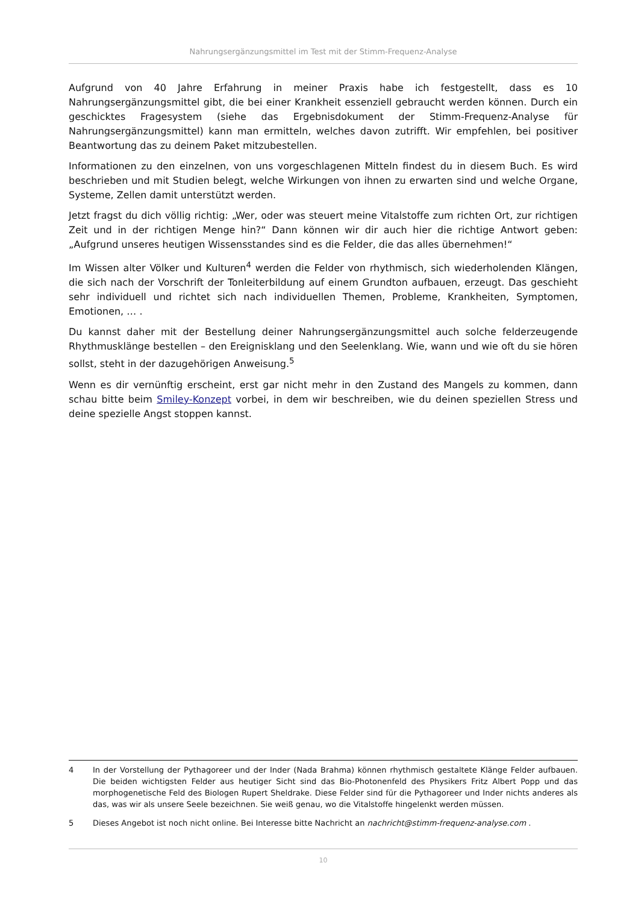Nahrungsergänzungsmittel im Test mit der Stimm-Frequenz-Analyse
Aufgrund von 40 Jahre Erfahrung in meiner Praxis habe ich festgestellt, dass es 10 Nahrungsergänzungsmittel gibt, die bei einer Krankheit essenziell gebraucht werden können. Durch ein geschicktes Fragesystem (siehe das Ergebnisdokument der Stimm-Frequenz-Analyse für Nahrungsergänzungsmittel) kann man ermitteln, welches davon zutrifft. Wir empfehlen, bei positiver Beantwortung das zu deinem Paket mitzubestellen.
Informationen zu den einzelnen, von uns vorgeschlagenen Mitteln findest du in diesem Buch. Es wird beschrieben und mit Studien belegt, welche Wirkungen von ihnen zu erwarten sind und welche Organe, Systeme, Zellen damit unterstützt werden.
Jetzt fragst du dich völlig richtig: „Wer, oder was steuert meine Vitalstoffe zum richten Ort, zur richtigen Zeit und in der richtigen Menge hin?“ Dann können wir dir auch hier die richtige Antwort geben: „Aufgrund unseres heutigen Wissensstandes sind es die Felder, die das alles übernehmen!“
Im Wissen alter Völker und Kulturen<sup>4</sup> werden die Felder von rhythmisch, sich wiederholenden Klängen, die sich nach der Vorschrift der Tonleiterbildung auf einem Grundton aufbauen, erzeugt. Das geschieht sehr individuell und richtet sich nach individuellen Themen, Probleme, Krankheiten, Symptomen, Emotionen, … .
Du kannst daher mit der Bestellung deiner Nahrungsergänzungsmittel auch solche felderzeugende Rhythmusklänge bestellen – den Ereignisklang und den Seelenklang. Wie, wann und wie oft du sie hören sollst, steht in der dazugehörigen Anweisung.<sup>5</sup>
Wenn es dir vernünftig erscheint, erst gar nicht mehr in den Zustand des Mangels zu kommen, dann schau bitte beim Smiley-Konzept vorbei, in dem wir beschreiben, wie du deinen speziellen Stress und deine spezielle Angst stoppen kannst.
4 In der Vorstellung der Pythagoreer und der Inder (Nada Brahma) können rhythmisch gestaltete Klänge Felder aufbauen. Die beiden wichtigsten Felder aus heutiger Sicht sind das Bio-Photonenfeld des Physikers Fritz Albert Popp und das morphogenetische Feld des Biologen Rupert Sheldrake. Diese Felder sind für die Pythagoreer und Inder nichts anderes als das, was wir als unsere Seele bezeichnen. Sie weiß genau, wo die Vitalstoffe hingelenkt werden müssen.
5 Dieses Angebot ist noch nicht online. Bei Interesse bitte Nachricht an nachricht@stimm-frequenz-analyse.com .
10